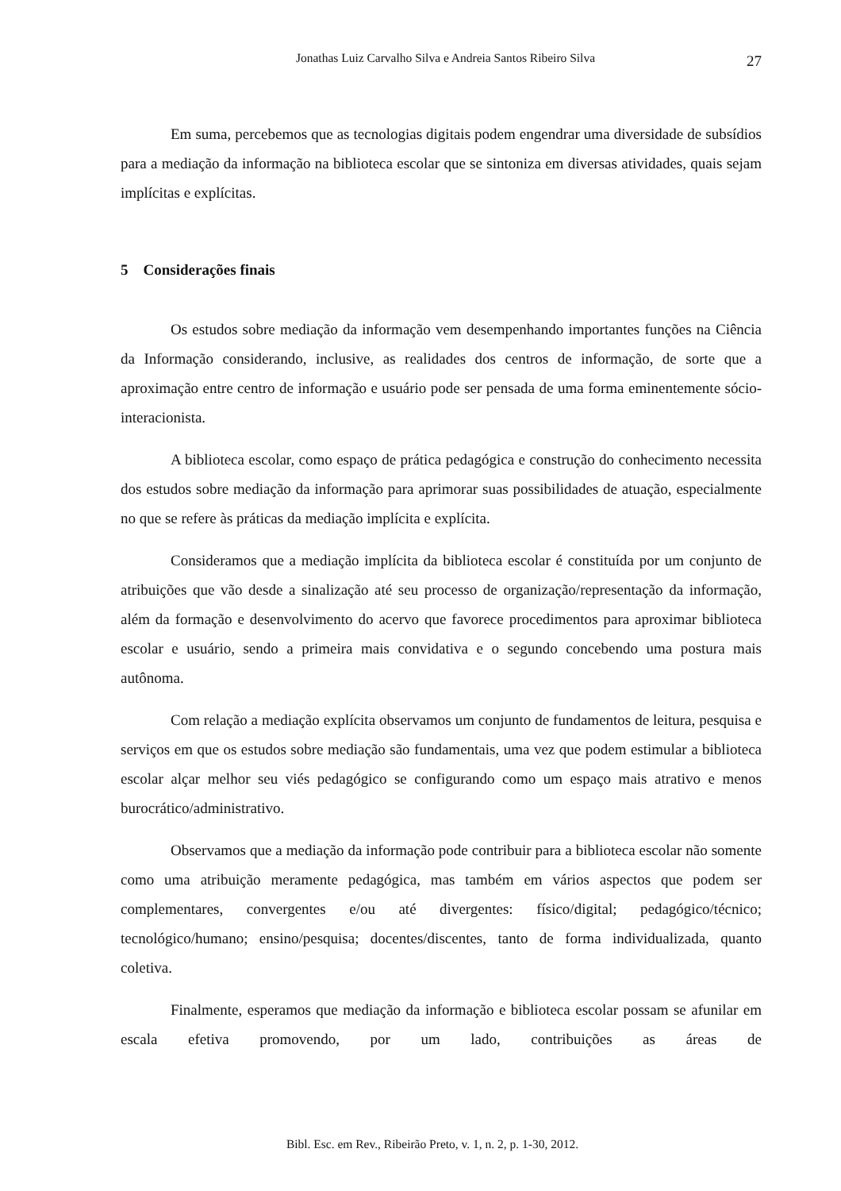Jonathas Luiz Carvalho Silva e Andreia Santos Ribeiro Silva 27
Em suma, percebemos que as tecnologias digitais podem engendrar uma diversidade de subsídios para a mediação da informação na biblioteca escolar que se sintoniza em diversas atividades, quais sejam implícitas e explícitas.
5 Considerações finais
Os estudos sobre mediação da informação vem desempenhando importantes funções na Ciência da Informação considerando, inclusive, as realidades dos centros de informação, de sorte que a aproximação entre centro de informação e usuário pode ser pensada de uma forma eminentemente sócio-interacionista.
A biblioteca escolar, como espaço de prática pedagógica e construção do conhecimento necessita dos estudos sobre mediação da informação para aprimorar suas possibilidades de atuação, especialmente no que se refere às práticas da mediação implícita e explícita.
Consideramos que a mediação implícita da biblioteca escolar é constituída por um conjunto de atribuições que vão desde a sinalização até seu processo de organização/representação da informação, além da formação e desenvolvimento do acervo que favorece procedimentos para aproximar biblioteca escolar e usuário, sendo a primeira mais convidativa e o segundo concebendo uma postura mais autônoma.
Com relação a mediação explícita observamos um conjunto de fundamentos de leitura, pesquisa e serviços em que os estudos sobre mediação são fundamentais, uma vez que podem estimular a biblioteca escolar alçar melhor seu viés pedagógico se configurando como um espaço mais atrativo e menos burocrático/administrativo.
Observamos que a mediação da informação pode contribuir para a biblioteca escolar não somente como uma atribuição meramente pedagógica, mas também em vários aspectos que podem ser complementares, convergentes e/ou até divergentes: físico/digital; pedagógico/técnico; tecnológico/humano; ensino/pesquisa; docentes/discentes, tanto de forma individualizada, quanto coletiva.
Finalmente, esperamos que mediação da informação e biblioteca escolar possam se afunilar em escala efetiva promovendo, por um lado, contribuições as áreas de
Bibl. Esc. em Rev., Ribeirão Preto, v. 1, n. 2, p. 1-30, 2012.